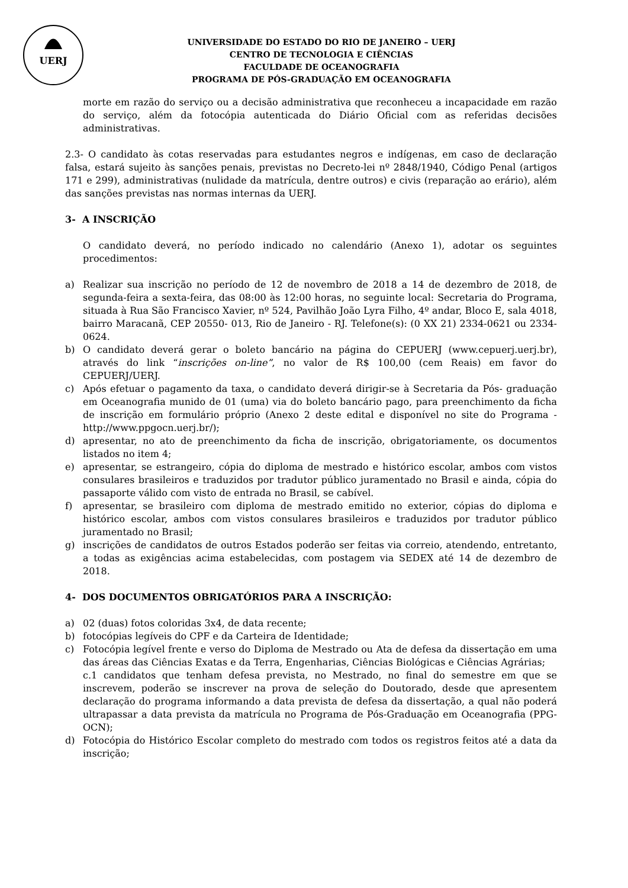UERJ
UNIVERSIDADE DO ESTADO DO RIO DE JANEIRO – UERJ
CENTRO DE TECNOLOGIA E CIÊNCIAS
FACULDADE DE OCEANOGRAFIA
PROGRAMA DE PÓS-GRADUAÇÃO EM OCEANOGRAFIA
morte em razão do serviço ou a decisão administrativa que reconheceu a incapacidade em razão do serviço, além da fotocópia autenticada do Diário Oficial com as referidas decisões administrativas.
2.3- O candidato às cotas reservadas para estudantes negros e indígenas, em caso de declaração falsa, estará sujeito às sanções penais, previstas no Decreto-lei nº 2848/1940, Código Penal (artigos 171 e 299), administrativas (nulidade da matrícula, dentre outros) e civis (reparação ao erário), além das sanções previstas nas normas internas da UERJ.
3- A INSCRIÇÃO
O candidato deverá, no período indicado no calendário (Anexo 1), adotar os seguintes procedimentos:
a) Realizar sua inscrição no período de 12 de novembro de 2018 a 14 de dezembro de 2018, de segunda-feira a sexta-feira, das 08:00 às 12:00 horas, no seguinte local: Secretaria do Programa, situada à Rua São Francisco Xavier, nº 524, Pavilhão João Lyra Filho, 4º andar, Bloco E, sala 4018, bairro Maracanã, CEP 20550- 013, Rio de Janeiro - RJ. Telefone(s): (0 XX 21) 2334-0621 ou 2334-0624.
b) O candidato deverá gerar o boleto bancário na página do CEPUERJ (www.cepuerj.uerj.br), através do link “inscrições on-line”, no valor de R$ 100,00 (cem Reais) em favor do CEPUERJ/UERJ.
c) Após efetuar o pagamento da taxa, o candidato deverá dirigir-se à Secretaria da Pós- graduação em Oceanografia munido de 01 (uma) via do boleto bancário pago, para preenchimento da ficha de inscrição em formulário próprio (Anexo 2 deste edital e disponível no site do Programa - http://www.ppgocn.uerj.br/);
d) apresentar, no ato de preenchimento da ficha de inscrição, obrigatoriamente, os documentos listados no item 4;
e) apresentar, se estrangeiro, cópia do diploma de mestrado e histórico escolar, ambos com vistos consulares brasileiros e traduzidos por tradutor público juramentado no Brasil e ainda, cópia do passaporte válido com visto de entrada no Brasil, se cabível.
f) apresentar, se brasileiro com diploma de mestrado emitido no exterior, cópias do diploma e histórico escolar, ambos com vistos consulares brasileiros e traduzidos por tradutor público juramentado no Brasil;
g) inscrições de candidatos de outros Estados poderão ser feitas via correio, atendendo, entretanto, a todas as exigências acima estabelecidas, com postagem via SEDEX até 14 de dezembro de 2018.
4- DOS DOCUMENTOS OBRIGATÓRIOS PARA A INSCRIÇÃO:
a) 02 (duas) fotos coloridas 3x4, de data recente;
b) fotocópias legíveis do CPF e da Carteira de Identidade;
c) Fotocópia legível frente e verso do Diploma de Mestrado ou Ata de defesa da dissertação em uma das áreas das Ciências Exatas e da Terra, Engenharias, Ciências Biológicas e Ciências Agrárias;
c.1 candidatos que tenham defesa prevista, no Mestrado, no final do semestre em que se inscrevem, poderão se inscrever na prova de seleção do Doutorado, desde que apresentem declaração do programa informando a data prevista de defesa da dissertação, a qual não poderá ultrapassar a data prevista da matrícula no Programa de Pós-Graduação em Oceanografia (PPG-OCN);
d) Fotocópia do Histórico Escolar completo do mestrado com todos os registros feitos até a data da inscrição;